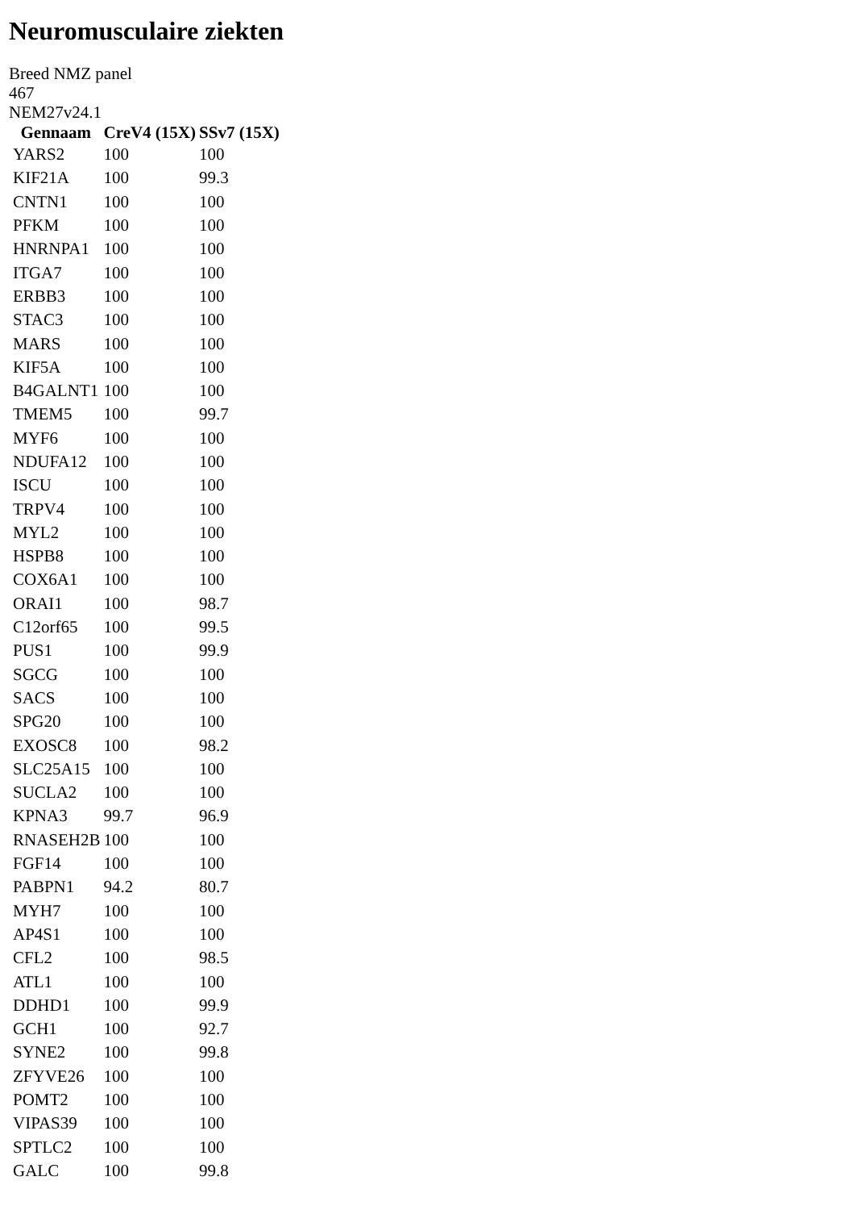Neuromusculaire ziekten
Breed NMZ panel
467
NEM27v24.1
| Gennaam | CreV4 (15X) | SSv7 (15X) |
| --- | --- | --- |
| YARS2 | 100 | 100 |
| KIF21A | 100 | 99.3 |
| CNTN1 | 100 | 100 |
| PFKM | 100 | 100 |
| HNRNPA1 | 100 | 100 |
| ITGA7 | 100 | 100 |
| ERBB3 | 100 | 100 |
| STAC3 | 100 | 100 |
| MARS | 100 | 100 |
| KIF5A | 100 | 100 |
| B4GALNT1 | 100 | 100 |
| TMEM5 | 100 | 99.7 |
| MYF6 | 100 | 100 |
| NDUFA12 | 100 | 100 |
| ISCU | 100 | 100 |
| TRPV4 | 100 | 100 |
| MYL2 | 100 | 100 |
| HSPB8 | 100 | 100 |
| COX6A1 | 100 | 100 |
| ORAI1 | 100 | 98.7 |
| C12orf65 | 100 | 99.5 |
| PUS1 | 100 | 99.9 |
| SGCG | 100 | 100 |
| SACS | 100 | 100 |
| SPG20 | 100 | 100 |
| EXOSC8 | 100 | 98.2 |
| SLC25A15 | 100 | 100 |
| SUCLA2 | 100 | 100 |
| KPNA3 | 99.7 | 96.9 |
| RNASEH2B | 100 | 100 |
| FGF14 | 100 | 100 |
| PABPN1 | 94.2 | 80.7 |
| MYH7 | 100 | 100 |
| AP4S1 | 100 | 100 |
| CFL2 | 100 | 98.5 |
| ATL1 | 100 | 100 |
| DDHD1 | 100 | 99.9 |
| GCH1 | 100 | 92.7 |
| SYNE2 | 100 | 99.8 |
| ZFYVE26 | 100 | 100 |
| POMT2 | 100 | 100 |
| VIPAS39 | 100 | 100 |
| SPTLC2 | 100 | 100 |
| GALC | 100 | 99.8 |